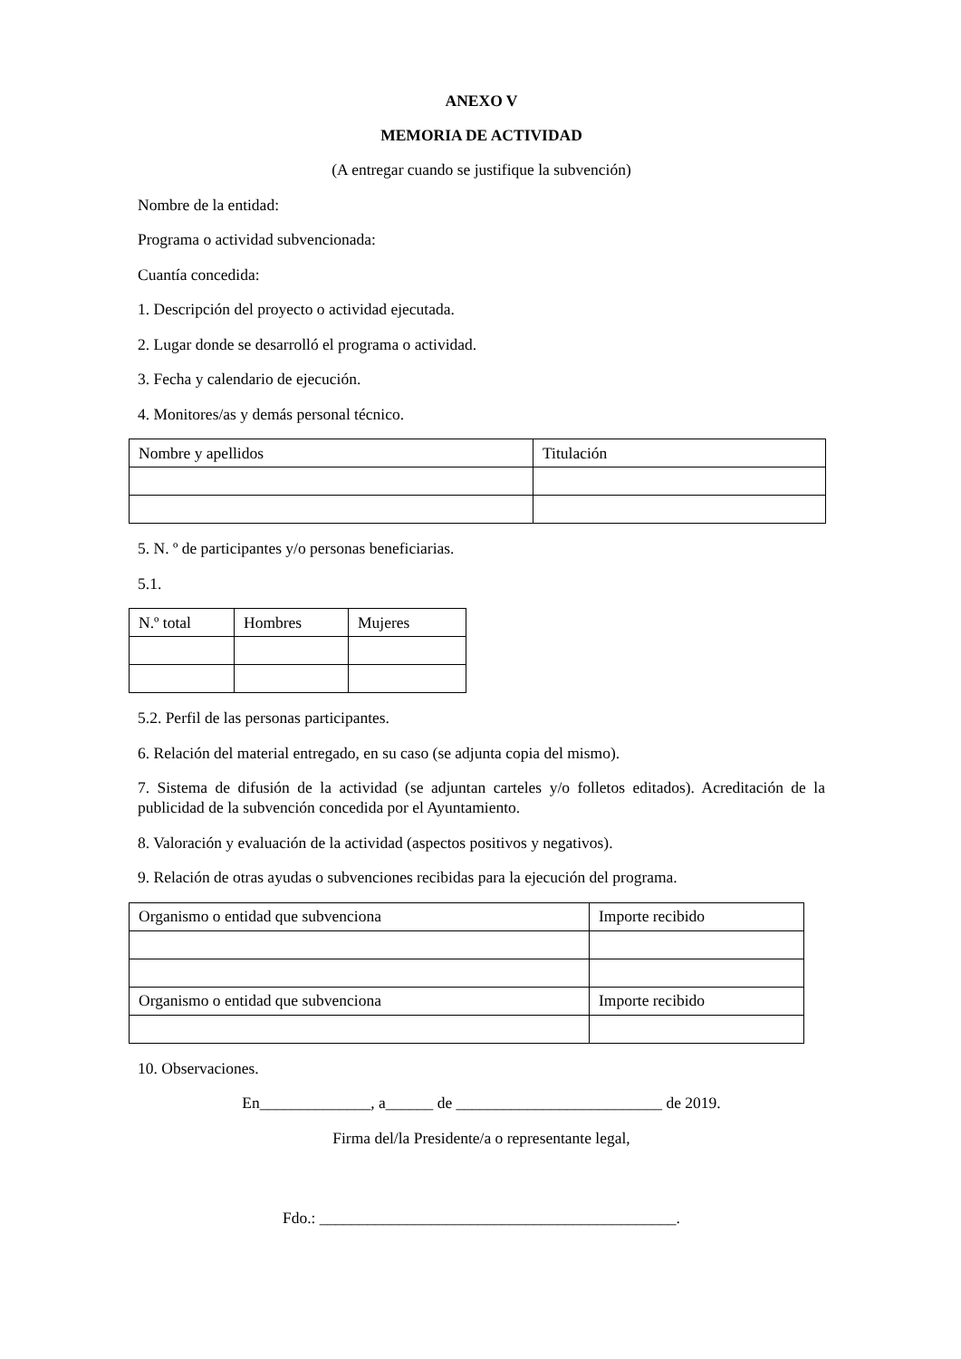ANEXO V
MEMORIA DE ACTIVIDAD
(A entregar cuando se justifique la subvención)
Nombre de la entidad:
Programa o actividad subvencionada:
Cuantía concedida:
1. Descripción del proyecto o actividad ejecutada.
2. Lugar donde se desarrolló el programa o actividad.
3. Fecha y calendario de ejecución.
4. Monitores/as y demás personal técnico.
| Nombre y apellidos | Titulación |
5. N. º de participantes y/o personas beneficiarias.
5.1.
| N.º total | Hombres | Mujeres |
5.2. Perfil de las personas participantes.
6. Relación del material entregado, en su caso (se adjunta copia del mismo).
7. Sistema de difusión de la actividad (se adjuntan carteles y/o folletos editados). Acreditación de la publicidad de la subvención concedida por el Ayuntamiento.
8. Valoración y evaluación de la actividad (aspectos positivos y negativos).
9. Relación de otras ayudas o subvenciones recibidas para la ejecución del programa.
| Organismo o entidad que subvenciona | Importe recibido |
| Organismo o entidad que subvenciona | Importe recibido |
10. Observaciones.
En______________, a______ de __________________________ de 2019.
Firma del/la Presidente/a o representante legal,
Fdo.: _____________________________________________.